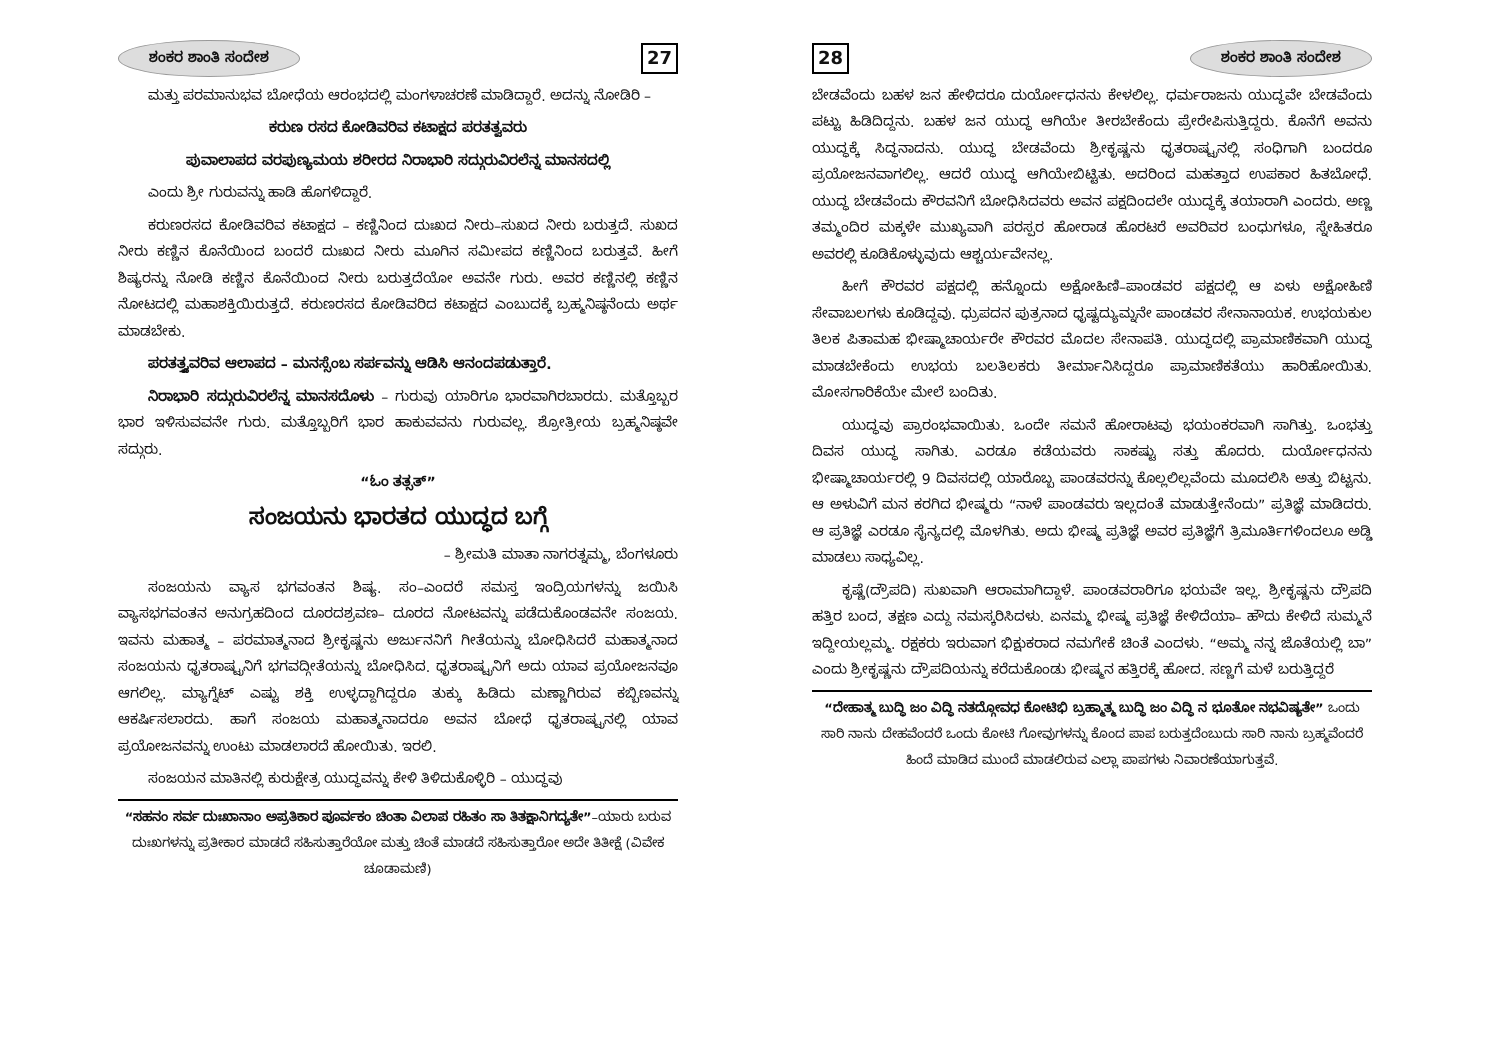ಶಂಕರ ಶಾಂತಿ ಸಂದೇಶ 27
ಮತ್ತು ಪರಮಾನುಭವ ಬೋಧೆಯ ಆರಂಭದಲ್ಲಿ ಮಂಗಳಾಚರಣೆ ಮಾಡಿದ್ದಾರೆ. ಅದನ್ನು ನೋಡಿರಿ –
ಕರುಣ ರಸದ ಕೋಡಿವರಿವ ಕಟಾಕ್ಷದ ಪರತತ್ವವರು
ಪುವಾಲಾಪದ ವರಪುಣ್ಯಮಯ ಶರೀರದ ನಿರಾಭಾರಿ ಸದ್ಗುರುವಿರಲೆನ್ನ ಮಾನಸದಲ್ಲಿ
ಎಂದು ಶ್ರೀ ಗುರುವನ್ನು ಹಾಡಿ ಹೊಗಳಿದ್ದಾರೆ.
ಕರುಣರಸದ ಕೋಡಿವರಿವ ಕಟಾಕ್ಷದ – ಕಣ್ಣಿನಿಂದ ದುಃಖದ ನೀರು–ಸುಖದ ನೀರು ಬರುತ್ತದೆ. ಸುಖದ ನೀರು ಕಣ್ಣಿನ ಕೊನೆಯಿಂದ ಬಂದರೆ ದುಃಖದ ನೀರು ಮೂಗಿನ ಸಮೀಪದ ಕಣ್ಣಿನಿಂದ ಬರುತ್ತವೆ. ಹೀಗೆ ಶಿಷ್ಯರನ್ನು ನೋಡಿ ಕಣ್ಣಿನ ಕೊನೆಯಿಂದ ನೀರು ಬರುತ್ತದೆಯೋ ಅವನೇ ಗುರು. ಅವರ ಕಣ್ಣಿನಲ್ಲಿ ಕಣ್ಣಿನ ನೋಟದಲ್ಲಿ ಮಹಾಶಕ್ತಿಯಿರುತ್ತದೆ. ಕರುಣರಸದ ಕೋಡಿವರಿದ ಕಟಾಕ್ಷದ ಎಂಬುದಕ್ಕೆ ಬ್ರಹ್ಮನಿಷ್ಠನೆಂದು ಅರ್ಥ ಮಾಡಬೇಕು.
ಪರತತ್ತ್ವವರಿವ ಆಲಾಪದ – ಮನಸ್ಸೆಂಬ ಸರ್ಪವನ್ನು ಆಡಿಸಿ ಆನಂದಪಡುತ್ತಾರೆ.
ನಿರಾಭಾರಿ ಸದ್ಗುರುವಿರಲೆನ್ನ ಮಾನಸದೊಳು – ಗುರುವು ಯಾರಿಗೂ ಭಾರವಾಗಿರಬಾರದು. ಮತ್ತೊಬ್ಬರ ಭಾರ ಇಳಿಸುವವನೇ ಗುರು. ಮತ್ತೊಬ್ಬರಿಗೆ ಭಾರ ಹಾಕುವವನು ಗುರುವಲ್ಲ. ಶ್ರೋತ್ರೀಯ ಬ್ರಹ್ಮನಿಷ್ಠವೇ ಸದ್ಗುರು.
“ಓಂ ತತ್ಸತ್”
ಸಂಜಯನು ಭಾರತದ ಯುದ್ಧದ ಬಗ್ಗೆ
– ಶ್ರೀಮತಿ ಮಾತಾ ನಾಗರತ್ನಮ್ಮ, ಬೆಂಗಳೂರು
ಸಂಜಯನು ವ್ಯಾಸ ಭಗವಂತನ ಶಿಷ್ಯ. ಸಂ–ಎಂದರೆ ಸಮಸ್ತ ಇಂದ್ರಿಯಗಳನ್ನು ಜಯಿಸಿ ವ್ಯಾಸಭಗವಂತನ ಅನುಗ್ರಹದಿಂದ ದೂರದಶ್ರವಣ– ದೂರದ ನೋಟವನ್ನು ಪಡೆದುಕೊಂಡವನೇ ಸಂಜಯ. ಇವನು ಮಹಾತ್ಮ – ಪರಮಾತ್ಮನಾದ ಶ್ರೀಕೃಷ್ಣನು ಅರ್ಜುನನಿಗೆ ಗೀತೆಯನ್ನು ಬೋಧಿಸಿದರೆ ಮಹಾತ್ಮನಾದ ಸಂಜಯನು ಧೃತರಾಷ್ಟ್ರನಿಗೆ ಭಗವದ್ಗೀತೆಯನ್ನು ಬೋಧಿಸಿದ. ಧೃತರಾಷ್ಟ್ರನಿಗೆ ಅದು ಯಾವ ಪ್ರಯೋಜನವೂ ಆಗಲಿಲ್ಲ. ಮ್ಯಾಗ್ನೆಟ್ ಎಷ್ಟು ಶಕ್ತಿ ಉಳ್ಳದ್ದಾಗಿದ್ದರೂ ತುಕ್ಕು ಹಿಡಿದು ಮಣ್ಣಾಗಿರುವ ಕಬ್ಬಿಣವನ್ನು ಆಕರ್ಷಿಸಲಾರದು. ಹಾಗೆ ಸಂಜಯ ಮಹಾತ್ಮನಾದರೂ ಅವನ ಬೋಧೆ ಧೃತರಾಷ್ಟ್ರನಲ್ಲಿ ಯಾವ ಪ್ರಯೋಜನವನ್ನು ಉಂಟು ಮಾಡಲಾರದೆ ಹೋಯಿತು. ಇರಲಿ.
ಸಂಜಯನ ಮಾತಿನಲ್ಲಿ ಕುರುಕ್ಷೇತ್ರ ಯುದ್ಧವನ್ನು ಕೇಳಿ ತಿಳಿದುಕೊಳ್ಳಿರಿ – ಯುದ್ಧವು
“ಸಹನಂ ಸರ್ವ ದುಃಖಾನಾಂ ಅಪ್ರತಿಕಾರ ಪೂರ್ವಕಂ ಚಿಂತಾ ವಿಲಾಪ ರಹಿತಂ ಸಾ ತಿತಕ್ಷಾನಿಗದ್ಯತೇ”–ಯಾರು ಬರುವ ದುಃಖಗಳನ್ನು ಪ್ರತೀಕಾರ ಮಾಡದೆ ಸಹಿಸುತ್ತಾರೆಯೋ ಮತ್ತು ಚಿಂತೆ ಮಾಡದೆ ಸಹಿಸುತ್ತಾರೋ ಅದೇ ತಿತೀಕ್ಷೆ (ವಿವೇಕ ಚೂಡಾಮಣಿ)
28 ಶಂಕರ ಶಾಂತಿ ಸಂದೇಶ
ಬೇಡವೆಂದು ಬಹಳ ಜನ ಹೇಳಿದರೂ ದುರ್ಯೋಧನನು ಕೇಳಲಿಲ್ಲ. ಧರ್ಮರಾಜನು ಯುದ್ಧವೇ ಬೇಡವೆಂದು ಪಟ್ಟು ಹಿಡಿದಿದ್ದನು. ಬಹಳ ಜನ ಯುದ್ಧ ಆಗಿಯೇ ತೀರಬೇಕೆಂದು ಪ್ರೇರೇಪಿಸುತ್ತಿದ್ದರು. ಕೊನೆಗೆ ಅವನು ಯುದ್ಧಕ್ಕೆ ಸಿದ್ಧನಾದನು. ಯುದ್ಧ ಬೇಡವೆಂದು ಶ್ರೀಕೃಷ್ಣನು ಧೃತರಾಷ್ಟ್ರನಲ್ಲಿ ಸಂಧಿಗಾಗಿ ಬಂದರೂ ಪ್ರಯೋಜನವಾಗಲಿಲ್ಲ. ಆದರೆ ಯುದ್ಧ ಆಗಿಯೇಬಿಟ್ಟಿತು. ಅದರಿಂದ ಮಹತ್ತಾದ ಉಪಕಾರ ಹಿತಬೋಧೆ. ಯುದ್ಧ ಬೇಡವೆಂದು ಕೌರವನಿಗೆ ಬೋಧಿಸಿದವರು ಅವನ ಪಕ್ಷದಿಂದಲೇ ಯುದ್ಧಕ್ಕೆ ತಯಾರಾಗಿ ಎಂದರು. ಅಣ್ಣ ತಮ್ಮಂದಿರ ಮಕ್ಕಳೇ ಮುಖ್ಯವಾಗಿ ಪರಸ್ಪರ ಹೋರಾಡ ಹೊರಟರೆ ಅವರಿವರ ಬಂಧುಗಳೂ, ಸ್ನೇಹಿತರೂ ಅವರಲ್ಲಿ ಕೂಡಿಕೊಳ್ಳುವುದು ಆಶ್ಚರ್ಯವೇನಲ್ಲ.
ಹೀಗೆ ಕೌರವರ ಪಕ್ಷದಲ್ಲಿ ಹನ್ನೊಂದು ಅಕ್ಷೋಹಿಣಿ–ಪಾಂಡವರ ಪಕ್ಷದಲ್ಲಿ ಆ ಏಳು ಅಕ್ಷೋಹಿಣಿ ಸೇವಾಬಲಗಳು ಕೂಡಿದ್ದವು. ಧ್ರುಪದನ ಪುತ್ರನಾದ ಧೃಷ್ಟದ್ಯುಮ್ನನೇ ಪಾಂಡವರ ಸೇನಾನಾಯಕ. ಉಭಯಕುಲ ತಿಲಕ ಪಿತಾಮಹ ಭೀಷ್ಮಾಚಾರ್ಯರೇ ಕೌರವರ ಮೊದಲ ಸೇನಾಪತಿ. ಯುದ್ಧದಲ್ಲಿ ಪ್ರಾಮಾಣಿಕವಾಗಿ ಯುದ್ಧ ಮಾಡಬೇಕೆಂದು ಉಭಯ ಬಲತಿಲಕರು ತೀರ್ಮಾನಿಸಿದ್ದರೂ ಪ್ರಾಮಾಣಿಕತೆಯು ಹಾರಿಹೋಯಿತು. ಮೋಸಗಾರಿಕೆಯೇ ಮೇಲೆ ಬಂದಿತು.
ಯುದ್ಧವು ಪ್ರಾರಂಭವಾಯಿತು. ಒಂದೇ ಸಮನೆ ಹೋರಾಟವು ಭಯಂಕರವಾಗಿ ಸಾಗಿತ್ತು. ಒಂಭತ್ತು ದಿವಸ ಯುದ್ಧ ಸಾಗಿತು. ಎರಡೂ ಕಡೆಯವರು ಸಾಕಷ್ಟು ಸತ್ತು ಹೊದರು. ದುರ್ಯೋಧನನು ಭೀಷ್ಮಾಚಾರ್ಯರಲ್ಲಿ 9 ದಿವಸದಲ್ಲಿ ಯಾರೊಬ್ಬ ಪಾಂಡವರನ್ನು ಕೊಲ್ಲಲಿಲ್ಲವೆಂದು ಮೂದಲಿಸಿ ಅತ್ತು ಬಿಟ್ಟನು. ಆ ಅಳುವಿಗೆ ಮನ ಕರಗಿದ ಭೀಷ್ಮರು “ನಾಳೆ ಪಾಂಡವರು ಇಲ್ಲದಂತೆ ಮಾಡುತ್ತೇನೆಂದು” ಪ್ರತಿಜ್ಞೆ ಮಾಡಿದರು. ಆ ಪ್ರತಿಜ್ಞೆ ಎರಡೂ ಸೈನ್ಯದಲ್ಲಿ ಮೊಳಗಿತು. ಅದು ಭೀಷ್ಮ ಪ್ರತಿಜ್ಞೆ ಅವರ ಪ್ರತಿಜ್ಞೆಗೆ ತ್ರಿಮೂರ್ತಿಗಳಿಂದಲೂ ಅಡ್ಡಿ ಮಾಡಲು ಸಾಧ್ಯವಿಲ್ಲ.
ಕೃಷ್ಣೆ(ದ್ರೌಪದಿ) ಸುಖವಾಗಿ ಆರಾಮಾಗಿದ್ದಾಳೆ. ಪಾಂಡವರಾರಿಗೂ ಭಯವೇ ಇಲ್ಲ. ಶ್ರೀಕೃಷ್ಣನು ದ್ರೌಪದಿ ಹತ್ತಿರ ಬಂದ, ತಕ್ಷಣ ಎದ್ದು ನಮಸ್ಕರಿಸಿದಳು. ಏನಮ್ಮ ಭೀಷ್ಮ ಪ್ರತಿಜ್ಞೆ ಕೇಳಿದೆಯಾ– ಹೌದು ಕೇಳಿದೆ ಸುಮ್ಮನೆ ಇದ್ದೀಯಲ್ಲಮ್ಮ. ರಕ್ಷಕರು ಇರುವಾಗ ಭಿಕ್ಷುಕರಾದ ನಮಗೇಕೆ ಚಿಂತೆ ಎಂದಳು. “ಅಮ್ಮ ನನ್ನ ಜೊತೆಯಲ್ಲಿ ಬಾ” ಎಂದು ಶ್ರೀಕೃಷ್ಣನು ದ್ರೌಪದಿಯನ್ನು ಕರೆದುಕೊಂಡು ಭೀಷ್ಮನ ಹತ್ತಿರಕ್ಕೆ ಹೋದ. ಸಣ್ಣಗೆ ಮಳೆ ಬರುತ್ತಿದ್ದರೆ
“ದೇಹಾತ್ಮ ಬುದ್ಧಿ ಜಂ ವಿದ್ಧಿ ನತದ್ಗೋವಧ ಕೋಟಿಭಿ ಬ್ರಹ್ಮಾತ್ಮ ಬುದ್ಧಿ ಜಂ ವಿದ್ಧಿ ನ ಭೂತೋ ನಭವಿಷ್ಯತೇ” ಒಂದು ಸಾರಿ ನಾನು ದೇಹವೆಂದರೆ ಒಂದು ಕೋಟಿ ಗೋವುಗಳನ್ನು ಕೊಂದ ಪಾಪ ಬರುತ್ತದೆಂಬುದು ಸಾರಿ ನಾನು ಬ್ರಹ್ಮವೆಂದರೆ ಹಿಂದೆ ಮಾಡಿದ ಮುಂದೆ ಮಾಡಲಿರುವ ಎಲ್ಲಾ ಪಾಪಗಳು ನಿವಾರಣೆಯಾಗುತ್ತವೆ.